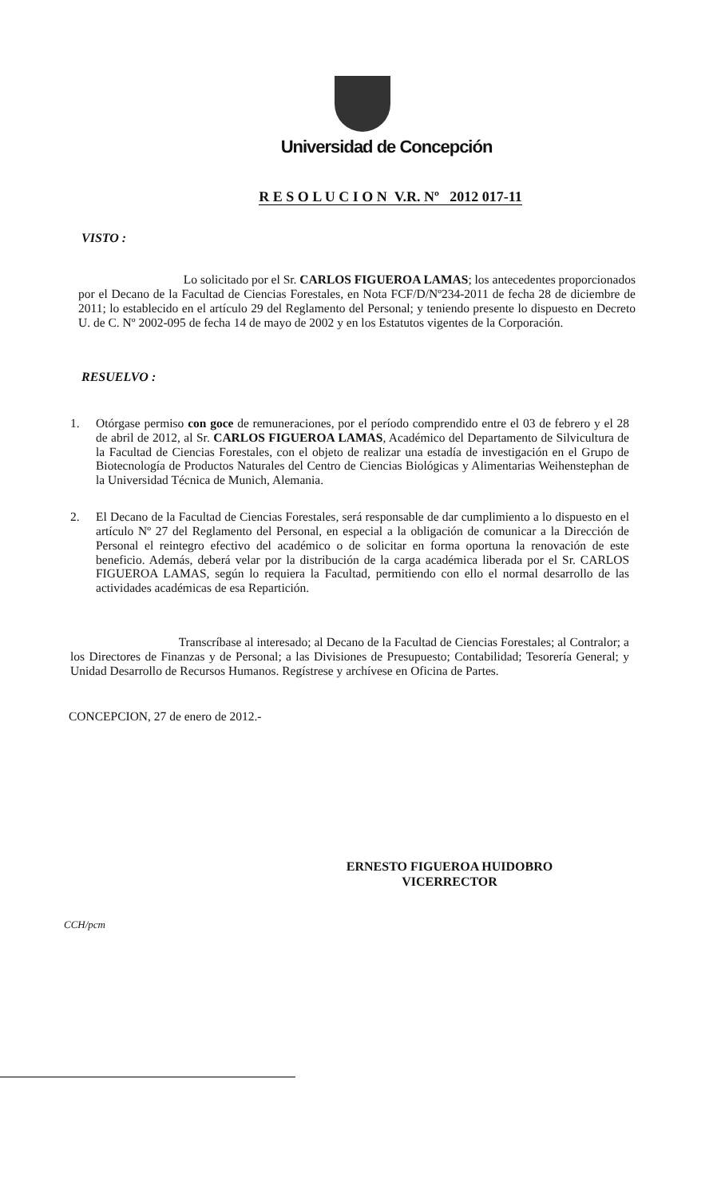Universidad de Concepción
R E S O L U C I O N V.R. Nº 2012 017-11
VISTO :
Lo solicitado por el Sr. CARLOS FIGUEROA LAMAS; los antecedentes proporcionados por el Decano de la Facultad de Ciencias Forestales, en Nota FCF/D/Nº234-2011 de fecha 28 de diciembre de 2011; lo establecido en el artículo 29 del Reglamento del Personal; y teniendo presente lo dispuesto en Decreto U. de C. Nº 2002-095 de fecha 14 de mayo de 2002 y en los Estatutos vigentes de la Corporación.
RESUELVO :
1. Otórgase permiso con goce de remuneraciones, por el período comprendido entre el 03 de febrero y el 28 de abril de 2012, al Sr. CARLOS FIGUEROA LAMAS, Académico del Departamento de Silvicultura de la Facultad de Ciencias Forestales, con el objeto de realizar una estadía de investigación en el Grupo de Biotecnología de Productos Naturales del Centro de Ciencias Biológicas y Alimentarias Weihenstephan de la Universidad Técnica de Munich, Alemania.
2. El Decano de la Facultad de Ciencias Forestales, será responsable de dar cumplimiento a lo dispuesto en el artículo Nº 27 del Reglamento del Personal, en especial a la obligación de comunicar a la Dirección de Personal el reintegro efectivo del académico o de solicitar en forma oportuna la renovación de este beneficio. Además, deberá velar por la distribución de la carga académica liberada por el Sr. CARLOS FIGUEROA LAMAS, según lo requiera la Facultad, permitiendo con ello el normal desarrollo de las actividades académicas de esa Repartición.
Transcríbase al interesado; al Decano de la Facultad de Ciencias Forestales; al Contralor; a los Directores de Finanzas y de Personal; a las Divisiones de Presupuesto; Contabilidad; Tesorería General; y Unidad Desarrollo de Recursos Humanos. Regístrese y archívese en Oficina de Partes.
CONCEPCION, 27 de enero de 2012.-
ERNESTO FIGUEROA HUIDOBRO
VICERRECTOR
CCH/pcm